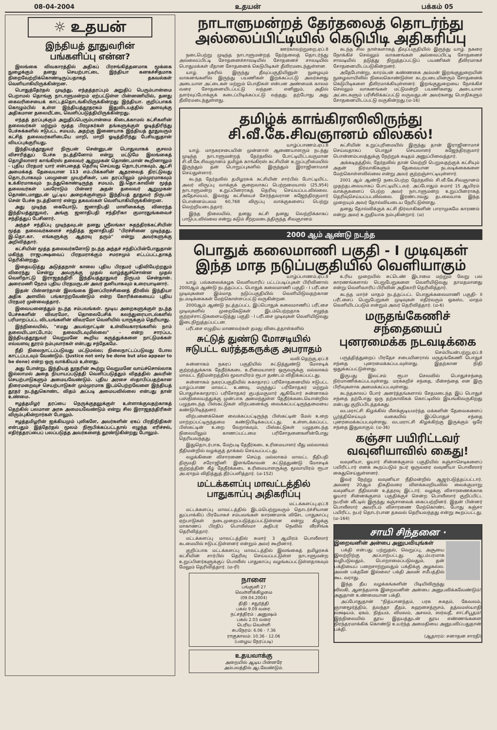08-04-2004 உதயன் பக்கம் 05
☼ உதயன்
இந்தியத் தூதுவரின்
பங்களிப்பு என்ன?
இலங்கை விவகாரத்தில் அதிகப் பிரசங்கித்தனமாக மூக்கை நுழைக்கும் தனது செயற்பாட்டை இந்தியா கனகச்சிதமாக நிறைவேற்றிக்கொண்டிருப்பதாகத் தகவல்கள் வெளியாகியிருக்கின்றன.
பொதுத்தேர்தல் முடிந்து, எந்தத்தரப்பும் அறுதிப் பெரும்பான்மை பெறாமல் தொங்கு நாடாளுமன்றம் ஏற்பட்டுள்ள பின்னணியில், தனது கைவரிசையைக் காட்டத்தொடங்கியிருக்கின்றது இந்தியா. குறிப்பாகக் கொழும்பில் உள்ள இந்தியத்தூதரகம் இதுவிடயத்தில் அளவுக்கு அதிகமான தலையீட்டை வெளிப்படுத்தியிருக்கின்றது.
எந்தத் தரப்புக்கும் அறுதிப்பெரும்பான்மை கிடைக்காமல் கட்சிகளின் தலைவர்கள் மற்றும் மூத்த பிரமுகர்கள் தங்களுக்குள் ஓடித்திரிந்து பேச்சுக்களில் ஈடுபட்ட சமயம், அதற்கு இணையாக இந்தியத் தூதுவரும் கட்சித் தலைவர்களிடையே மாறி, மாறி ஓடித்திரிந்து பேசியதுதான் வியப்புக்குரியது.
இந்தியத்தூதுவர் நிருபன் சென்னுடன் பொதுவாகக் குசலம் விசாரித்துப் பேச்சு நடத்தினோம் என்று மட்டுமே இலங்கைத் தொழிலாளர் காங்கிரஸ் தலைவர் ஆறுமுகன் தொண்டமான் கூறினாலும் - புதிய பிரதமர் யார் என்பதைத் தெரிவு செய்வது தொடர்பாகவும், ஆட்சி அமைக்கத் தேவையான 113 எம்.பிக்களின் ஆதரவைத் திரட்டுவது தொடர்பாகவும் பலமுனை முயற்சிகள், பல தரப்பிலும் மும்முரமாகவும் உக்கிரமாகவும் நடந்துகொண்டிருந்த சமயம், இ.தொ.காவின் மூத்த தலைவர்கள் பலரோடும் பின்னர் அதன் தலைவர் ஆறுமுகன் தொண்டமானுடன் பூட்டிய அறைக்குள்ளும் இந்தியத் தூதுவர் நிருபன் சென் பேச்சு நடத்தினார் என்று தகவல்கள் வெளியாகியிருக்கின்றன.
அது முடிந்த கையோடு, ஜனாதிபதி மாளிகைக்கு விரைந்த இந்தியத்தூதுவர், அங்கு ஜனாதிபதி சந்திரிகா குமாரதுங்கவைச் சந்தித்துப் பேசினார்.
அந்தச் சந்திப்பு முடிந்தவுடன் தனது ஸ்ரீலங்கா சுதந்திரக்கட்சியின் மூத்த தலைவர்களைச் சந்தித்த ஜனாதிபதி "பிரச்சினை முடிந்தது, இ.தொ.கா. எங்களுக்கு ஆதரவு தரும்" என்று அவர்களுக்கு அறிவித்தார்.
கட்சியின் மூத்த தலைவர்களோடு நடந்த அந்தச் சந்திப்பின்போதுதான் மகிந்த ராஜபக்ஷவைப் பிரதமராக்கும் சமரசமும் எட்டப்பட்டதாகத் தெரிகின்றது.
இதையடுத்து அடுத்தநாள் காலை புதிய பிரதமர் பதிவியேற்றதும் விரைந்து சென்று அவருக்கு முதல் வாழ்த்துச்சொன்ன முதல் வெளிநாட்டு இராஜதந்திரி இந்தியத்தூதுவர் நிருபம் சென்தான். அரைமணி நேரம் புதிய பிரதமருடன் அவர் தனியாகவும் உரையாடினார்.
இதன் பின்னர்தான் இலங்கை இனப்பிரச்சினைத் தீர்வில் இந்தியா அதிக அளவில் பங்காற்றவேண்டும் என்ற கோரிக்கையைப் புதிய பிரதமர் முன்வைத்தார்.
இவையனைத்தும் நடந்த சம்பவங்கள். மூடிய அறைகளுக்குள் நடந்த பேச்சுகளின் விவரமோ, தொலைபேசிக் கலந்துரையாடல்களில் பரிமாறப்பட்ட விடயங்களின் விவரமோ வெளியில் யாருக்கும் தெரியாது.
இந்நிலையில், "எமது அயல்நாட்டின் உள்விவகாரங்களில் நாம் தலையிடமாட்டோம்; தலையிடவுமில்லை" - என்ற சாரப்பட இந்தியத்தூதுவர் வெறுமனே கூறிய கருத்துக்களை நாட்டுமக்கள் எவ்வளவு தூரம் நம்புவார்கள் என்பது சந்தேகமே.
நீதி நிலைநாட்டப்படுவது மட்டுமல்ல; நிலைநாட்டப்படுவது போல காட்டப்படவும் வேண்டும். (Justice not only be done but also appear to be done) என்ற ஒரு வாக்கியம் உள்ளது.
அது போன்று, இந்தியத் தூதரின் கூற்று வெறுமனே வாய்ச்சொல்லாக இல்லாமல் அதை நியாயப்படுத்தி வெளிப்படுத்தும் விதத்தில் அவரின் செயற்பாடுகளும் அமையவேண்டும். புதிய அரசை ஸ்தாபிப்பதற்கான திரைமறைவுச் செயற்பாடுகள் மும்முரமாக இடம்பெற்றவேளை இந்தியத் தூதர் நடந்துகொண்ட விதம் அப்படி அமையவில்லை என்பது தான் உண்மை.
ஈழத்தமிழர் தரப்பை நெருக்குதலுக்குள் உள்ளாக்குவதற்காகத் தெற்கில் பலமான அரசு அமையவேண்டும் என்று சில இராஜதந்திரிகள் விரும்புகின்றார்கள் போலும்.
ஈழத்தமிழரின் ஐக்கியமும் புலிகளே, அவர்களின் ஏகப் பிரதிநிதிகள் என்பதும் இத்தேர்தல் மூலம் நிரூபிக்கப்பட்டதால் எழுந்த எரிச்சல், எதிர்த்தரப்பைப் பலப்படுத்த அவர்களைத் தூண்டுகின்றது போலும்.
நாடாளுமன்றத் தேர்தலைத் தொடர்ந்து
அல்லைப்பிட்டியில் கெடுபிடி அதிகரிப்பு
ஊர்காவற்றுறை,ஏப்.8
நடைபெற்று முடிந்த நாடாளுமன்றத் தேர்தலைத் தொடர்ந்து அல்லைப்பிட்டி சோதனைச்சாவடியில் சோதனைச் சாவடியில் பொதுமக்கள் மீதான சோதனைக் கெடுபிடிகள் தீவிரமடைந்துள்ளன.
யாழ். நகரில் இருந்து தீவுப்பகுதியினுள் நுழையும் வாகனங்களில் இருந்து பயணிகள் இறக்கப்பட்டு அவர்களது அடையாள அட்டைகள் மற்றும் பொதிகள் என்பன அண்மைக் காலம் வரை சோதனையிடப்பட்டு வந்தன. எனினும், அதில் தளர்வுப்போக்குக் கடைப்பிடிக்கப்பட்டு வந்தது. தற்போது அது தீவிரமடைந்துள்ளது.
கடந்த சில நாள்களாகத் தீவுப்பகுதியில் இருந்து யாழ். நகரை நோக்கிச் செல்லும் வாகனங்கள் அல்லைப்பிட்டி சோதனைச் சாவடியில் தடுத்து நிறுத்தப்பட்டுப் பயணிகள் தீவிரமாகச் சோதனையிடப்படுகின்றனர்.
அதேபோன்று, காரம்பன் கண்ணகை அம்மன் இறங்குதுறையின் நுழைவாயிலில் நிலைகொண்டுள்ள கடற்படையினரும் சோதனைக் கெடுபிடிகளை தீவிரமாக்கியுள்ளனர். இறங்குதுறையை நோக்கிச் செல்லும் வாகனங்கள் மட்டுமன்றி பயணிகளது அடையாள அட்டைகளும் பரிசீலிக்கப்பட்டு வருவதுடன் அவர்களது பொதிகளும் சோதனையிடப்பட்டு வருகின்றது.(ம-16)
தமிழ்க் காங்கிரஸிலிருந்து
சி.வீ.கே.சிவஞானம் விலகல்!
யாழ்ப்பாணம்,ஏப்.8
யாழ். மாநகரசபையின் முன்னாள் ஆணையாளரும் நடந்து முடிந்த நாடாளுமன்றத் தேர்தலில் போட்டியிட்டவருமான சி.வீ.கே.சிவஞானம் தமிழ்க் காங்கிரஸ் கட்சியின் உறுப்புரிமையில் இருந்தும் தன் பொறுப்புகளில் இருந்தும் இராஜினாமாச் செய்துள்ளார்.
கடந்த தேர்தலில் தமிழரசுக் கட்சியின் சார்பில் போட்டியிட்ட அவர் விருப்பு வாக்குக் குறைவாகப் பெற்றமையால் (25,954) நாடாளுமன்ற உறுப்பினராகத் தெரிவு செய்யப்படவில்லை. அதேசமயம், இவரது கட்சியைச் சேர்ந்தவரான கஜேந்திரகுமார் பொன்னம்பலம் 60,768 விருப்பு வாக்குகளைப் பெற்று வெற்றியடைந்தார்.
இந்த நிலையில், தனது கட்சி தனது வெற்றிக்காகப் பாடுபடவில்லை என்று கடும் சீற்றமடைந்திருந்த சிவஞானம்
கட்சியின் உறுப்புரிமையில் இருந்து தான் இராஜினாமாச் செய்வதாகப் பொதுச் செயலாளர் கஜேந்திரகுமார் பொன்னம்பலத்துக்கு நேற்றுக் கடிதம் அனுப்பிவைத்தார்.
அக்கடிதத்தில், தேர்தலில் தான் வெற்றி பெறுவதற்குக் கட்சியும் அதன் நிர்வாகிகளும் தேவையான நடவடிக்கைகளை மேற்கொள்ளவில்லை என்று அவர் குற்றஞ்சாட்டியுள்ளார்.
2001 ஆம் ஆண்டு நடைபெற்ற தேர்தலில் சி.வீ.கே.சிவஞானம் முதற்தடவையாகப் போட்டியிட்டவர். அப்போதும் சுமார் 15 ஆயிரம் வாக்குகளைப் பெற்ற அவர் நாடாளுமன்ற உறுப்பினராகத் தெரிவுசெய்யப்படவில்லை. இரண்டாவது தடவையாக இந்த முறையும் அவர் தோல்வியடைய நேரிட்டுள்ளது.
தனது தோல்விக்குக் கட்சி நிர்வாகிகளின் பாராமுகமே காரணம் என்று அவர் உறுதியாக நம்புகின்றார். (ம)
2000 ஆம் ஆண்டு நடந்த
பொதுக் கலைமாணி பகுதி - I முடிவுகள்
இந்த மாத நடுப்பகுதியில் வெளியாகும்
யாழ்ப்பாணம்,ஏப்.8
யாழ். பல்கலைக்கழக வெளிவாரிப் பட்டப்படிப்புகள் பிரிவினால் 2000ஆம் ஆண்டு நடத்தப்பட்ட பொதுக் கலைமாணி பகுதி - I பரீட்சை முடிவுகளை இம்மாத நடுப்பகுதியில் வெளியிடுவதற்கான நடவடிக்கைகள் மேற்கொள்ளப்பட்டு வருகின்றன.
2000ஆம் ஆண்டு நடத்தப்பட்ட இப்பொதுக் கலைமாணிப் பரீட்சை முடிவுகளில் முறைகேடுகள் இடம்பெற்றதாக எழுந்த குற்றச்சாட்டுகளையடுத்து பகுதி - I பரீட்சை முடிவுகள் வெளியிடுவது இடைநிறுத்தப்பட்டன.
பரீட்சை எழுதிய மாணவர்கள் தமது விடைத்தாள்களில்
சுட்டுத் துண்டு மோசடியில்
ஈடுபட்ட வர்த்தகருக்கு அபராதம்
வலி.தெற்கு,ஏப்.8
சுன்னாகம் நகரப் பகுதியில் சுட்டுத்துண்டு மோசடிக் குற்றத்துக்காக தேநீர்க்கடை உரிமையாளர் ஒருவருக்கு மல்லாகம் மாவட்ட நீதிமன்றத்தில் மூவாயிரம் ரூபா தண்டம் விதிக்கப்பட்டது.
சுன்னாகம் நகரப்பகுதியில் சுகாதாரப் பரிசோதனையில் ஈடுபட்ட யாழ்ப்பாண மாவட்ட உணவு, மருந்துப் பரிசோதகர் மற்றும் பொதுச்சுகாதாரப் பரிசோதகர் குபத்மகுமார் ஆகியோர் சுன்னாகம் பஸ்நிலையத்துக்கு முன்பாக அமைந்துள்ள தேநீர்க்கடையொன்றில் பழுதடைந்த பிஸ்கட்டுகள் விற்பனைக்கு வைக்கப்பட்டிருந்தமையை கண்டுபிடித்தனர்.
விற்பனைக்கென வைக்கப்பட்டிருந்த பிஸ்கட்டின் மேல் உறை மாற்றப்பட்டிருந்தமை கண்டுபிடிக்கப்பட்டது. உள்ளடக்கப்பட்ட பிஸ்கட்டின் உறை வேறாகவும், பிஸ்கட்டுகள் பழுதடைந்த நிலையிலும் காணப்பட்டமை பரிசோதனைகளின்போது தெரியவந்தது.
இதுதொடர்பாக, மேற்படி தேநீர்கடை உரிமையாளர் மீது மல்லாகம் நீதிமன்றில் வழக்குத் தாக்கல் செய்யப்பட்டது.
வழக்கினை விசாரணை செய்த மல்லாகம் மாவட்ட நீதிபதி திருமதி சரோஜினி இளங்கோவன் சுட்டுத்துண்டு மோசடிக் குற்றத்தின் கீழ் தேநீர்க்கடை உரிமையாளருக்கு மூவாயிரம் ரூபா அபராதம் விதித்துத் தீர்ப்பளித்தார். (ம-152)
மட்டக்களப்பு மாவட்டத்தில்
பாதுகாப்பு அதிகரிப்பு
மட்டக்களப்பு,ஏப்.8
மட்டக்களப்பு மாவட்டத்தில் இடம்பெற்றுவரும் தொடர்ச்சியான துப்பாக்கிப் பிரயோகச் சம்பவங்கள் காரணமாக விசேட பாதுகாப்பு ஏற்பாடுகள் நடைமுறைப்படுத்தப்பட்டுள்ளன என்று கிழக்கு மாகாணப் பிரதிப் பொலீஸ்மா அதிபர் நெவில் வீரசிங்க தெரிவித்தார்.
மட்டக்களப்பு மாவட்டத்தில் சுமார் 3 ஆயிரம் பொலீஸார் கடமையில் ஈடுபட்டுள்ளனர் என்றும் அவர் கூறினார்.
குறிப்பாக மட்டக்களப்பு மாவட்டத்தில் இலங்கைத் தமிழரசுக் கட்சியின் சார்பில் தெரிவு செய்யப்பட்டுள்ள நாடாளுமன்ற உறுப்பினர்களுக்குப் பொலீஸ் பாதுகாப்பு வழங்கப்பட்டுள்ளதாகவும் மேலும் தெரிவித்தார். (ம-ரி)
நாளை
பங்குனி 27
வெள்ளிக்கிழமை
(09.04.2004)
திதி : சதுர்த்தி
பகல் 9.09 வரை.
நட்சத்திரம் : அனுஷம்
பகல் 2.03 வரை
பெரிய வெள்ளி
சுபநேரம்: 6.06 - 7.36
ராகுகாலம்: 10.36 - 12.06
(பழைய நேரப்படி)
உதயவாக்கு
அறையில் ஆடிய பின்னரே
அம்பலத்தில் ஆடவேண்டும்.
உரிய முறையில் சுட்டெண் இடாமை மற்றும் வேறு பல காரணங்களால் பெறுபேறுகளை வெளியிடுவது தாமதமானது என்று வெளிவாரிப் பிரிவின் அதிகாரி தெரிவித்தார்.
கடந்த மார்ச் மாதம் நடத்தப்பட்ட பொதுக்கலைமாணி பகுதி- II பரீட்சைப் பெறுபேறுகள் முடிவுகள் எதிர்வரும் ஒகஸ்ட மாதம் வெளியிடப்படும் என்றும் அவர் தெரிவித்தார். (ம-6)
மருதங்கேணிச் சந்தையைப்
புனரமைக்க நடவடிக்கை
செம்பியன்பற்று,ஏப்.8
பருத்தித்துறைப் பிரதேச சபையினரால் மருதங்கேணி பொதுச் சந்தை புனரமைக்கப்படவுள்ளது. இதற்கான நிதி ஒதுக்கப்பட்டுள்ளது.
இருபது இலட்சம் ரூபா செலவில் பொதுச்சந்தை நிர்மாணிக்கப்படவுள்ளது. மரக்கறிச் சந்தை, மீன்சந்தை என இரு பிரிவுகளாக அமைக்கப்படவுள்ளது.
கடந்தகாலப் போர் அனர்த்தங்களால் சேதமடைந்த இப் பொதுச் சந்தை தற்போது ஒரு தற்காலிகக் கொட்டிலில் இயங்கிவருகிறது என்பது குறிப்பிடத்தக்கது.
வடமராட்சி கிழக்கில் மீளக்குடியமர்ந்த மக்களின் தேவைகளைப் பூர்த்திசெய்யும் வகையில் இப்பொதுச் சந்தை புனரமைக்கப்படவுள்ளது. வடமராட்சி கிழக்கிற்கு இருக்கும் ஒரே சந்தை இதுவாகும். (ம-36)
கஞ்சா பயிரிட்டவர்
வவுனியாவில் கைது!
வவுனியா, ஓயார் சின்னக்குளம் பகுதியில் கஞ்சாசெடிகளைப் பயிரிட்டார் எனக் கூறப்படும் நபர் ஒருவரை வவுனியா பொலீஸார் கைதுசெய்துள்ளனர்.
இவர் நேற்று வவுனியா நீதிமன்றில் ஆஜர்படுத்தப்பட்டார். அவரை 20ஆம் திகதிவரை விளக்கமறியலில் வைக்குமாறு வவுனியா நீதிவான் உத்தரவு இட்டார். வழக்கு விசாரணைக்காக ஓயார் சின்னக்குளம் பகுதிக்குச் சென்ற பொலீஸார் குறிப்பிட்ட நபரின் வீட்டில் இருந்து கஞ்சாவைக் கைப்பற்றினர். இதன் பின்னர் பொலீஸார் அவரிடம் விசாரணை மேற்கொண்ட போது கஞ்சா பயிரிட்ட நபர் தொடர்பான தகவல் தெரியவந்தது என்று கூறப்பட்டது. (ம-164)
சாயி சிந்தனை ·
இறைவனின் அன்பை அனுபவியுங்கள்
பக்தி என்பது பற்றுதல், வெறுப்பு, அசூயை இவற்றிற்கு அப்பாற்பட்டது. ஆடம்பரமாக வழிபடுவதும், பொறாமைப்படுவதும், தன் பக்தியைப் பறைசாற்றுவதும் பக்திக்கு அழகல்ல. அவன் பக்தனே இல்லை! பக்தி அவன் சமீபத்தில் கூட வராது.
இந்த தீய வழக்கங்களின் பிடியிலிருந்து விலகி, ஆனந்தமாக இறைவனின் அன்பை அனுபவிக்கவேண்டும்! அதுதான் உண்மையான பக்தி.
அப்போதுதான் "நித்யானந்தம், பரக சுகதம், கேவலம், ஞானமூர்த்திம், த்வந்தா தீதம், கஹனசத்ருசம், தத்வமஸ்யாதி லக்ஷ்யம், ஏகம், நித்யம், விமலம், அசலம், ஸர்வதீ, சாட்சிபூதம்! இந்நிலையில் தூய இதயத்துடன் தூய எண்ணங்களை நிரந்தரமாக்கிக் கொண்டு உயர்ந்த அமைதியை அனுபவிப்பதுதான் பக்தி.
(ஆதாரம்: சனாதன சாரதி)